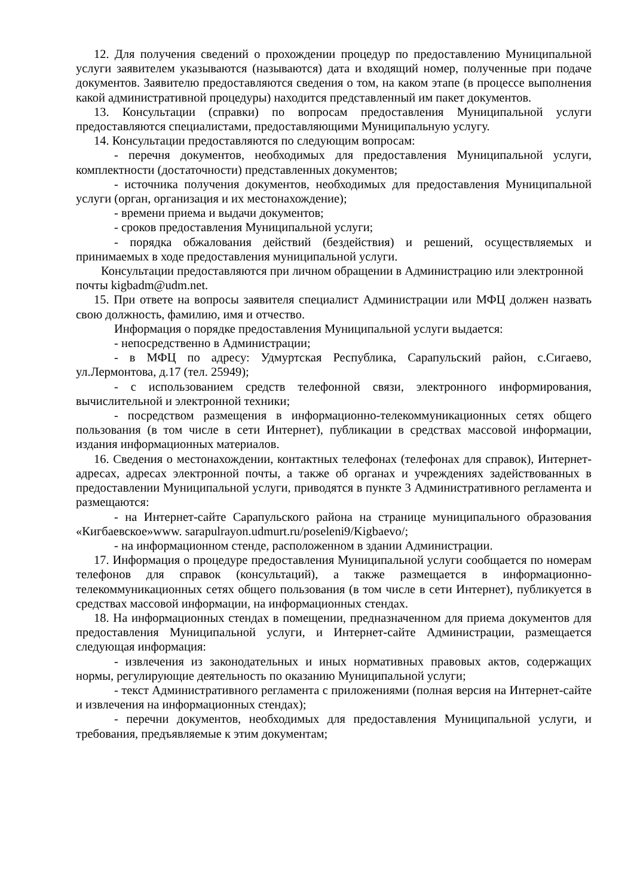12. Для получения сведений о прохождении процедур по предоставлению Муниципальной услуги заявителем указываются (называются) дата и входящий номер, полученные при подаче документов. Заявителю предоставляются сведения о том, на каком этапе (в процессе выполнения какой административной процедуры) находится представленный им пакет документов.
13. Консультации (справки) по вопросам предоставления Муниципальной услуги предоставляются специалистами, предоставляющими Муниципальную услугу.
14. Консультации предоставляются по следующим вопросам:
- перечня документов, необходимых для предоставления Муниципальной услуги, комплектности (достаточности) представленных документов;
- источника получения документов, необходимых для предоставления Муниципальной услуги (орган, организация и их местонахождение);
- времени приема и выдачи документов;
- сроков предоставления Муниципальной услуги;
- порядка обжалования действий (бездействия) и решений, осуществляемых и принимаемых в ходе предоставления муниципальной услуги.
Консультации предоставляются при личном обращении в Администрацию или электронной почты kigbadm@udm.net.
15. При ответе на вопросы заявителя специалист Администрации или МФЦ должен назвать свою должность, фамилию, имя и отчество.
Информация о порядке предоставления Муниципальной услуги выдается:
- непосредственно в Администрации;
- в МФЦ по адресу: Удмуртская Республика, Сарапульский район, с.Сигаево, ул.Лермонтова, д.17 (тел. 25949);
- с использованием средств телефонной связи, электронного информирования, вычислительной и электронной техники;
- посредством размещения в информационно-телекоммуникационных сетях общего пользования (в том числе в сети Интернет), публикации в средствах массовой информации, издания информационных материалов.
16. Сведения о местонахождении, контактных телефонах (телефонах для справок), Интернет-адресах, адресах электронной почты, а также об органах и учреждениях задействованных в предоставлении Муниципальной услуги, приводятся в пункте 3 Административного регламента и размещаются:
- на Интернет-сайте Сарапульского района на странице муниципального образования «Кигбаевское»www. sarapulrayon.udmurt.ru/poseleni9/Kigbaevo/;
- на информационном стенде, расположенном в здании Администрации.
17. Информация о процедуре предоставления Муниципальной услуги сообщается по номерам телефонов для справок (консультаций), а также размещается в информационно-телекоммуникационных сетях общего пользования (в том числе в сети Интернет), публикуется в средствах массовой информации, на информационных стендах.
18. На информационных стендах в помещении, предназначенном для приема документов для предоставления Муниципальной услуги, и Интернет-сайте Администрации, размещается следующая информация:
- извлечения из законодательных и иных нормативных правовых актов, содержащих нормы, регулирующие деятельность по оказанию Муниципальной услуги;
- текст Административного регламента с приложениями (полная версия на Интернет-сайте и извлечения на информационных стендах);
- перечни документов, необходимых для предоставления Муниципальной услуги, и требования, предъявляемые к этим документам;